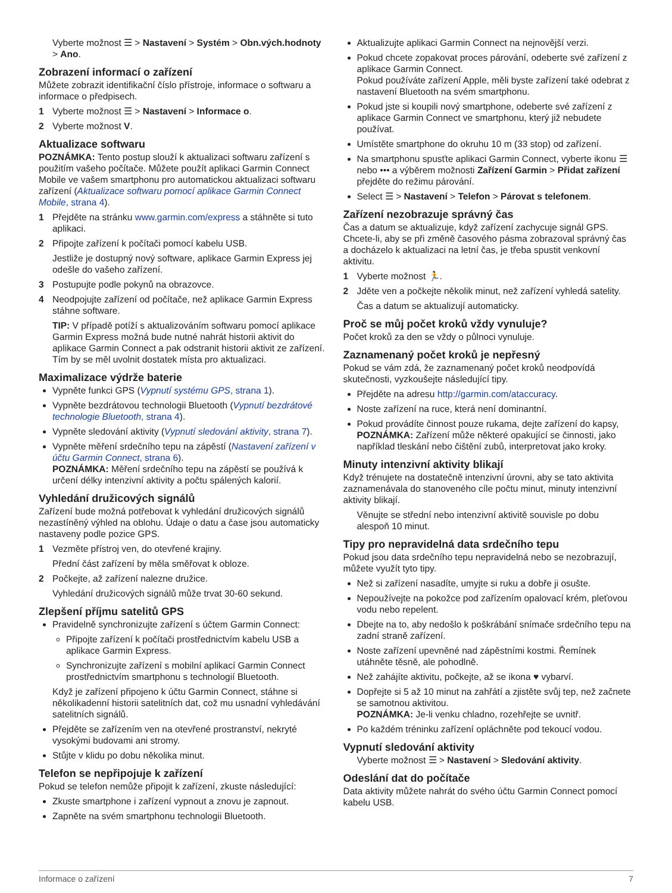Vyberte možnost ☰ > Nastavení > Systém > Obn.vých.hodnoty > Ano.
Zobrazení informací o zařízení
Můžete zobrazit identifikační číslo přístroje, informace o softwaru a informace o předpisech.
1 Vyberte možnost ☰ > Nastavení > Informace o.
2 Vyberte možnost V.
Aktualizace softwaru
POZNÁMKA: Tento postup slouží k aktualizaci softwaru zařízení s použitím vašeho počítače. Můžete použít aplikaci Garmin Connect Mobile ve vašem smartphonu pro automatickou aktualizaci softwaru zařízení (Aktualizace softwaru pomocí aplikace Garmin Connect Mobile, strana 4).
1 Přejděte na stránku www.garmin.com/express a stáhněte si tuto aplikaci.
2 Připojte zařízení k počítači pomocí kabelu USB.
Jestliže je dostupný nový software, aplikace Garmin Express jej odešle do vašeho zařízení.
3 Postupujte podle pokynů na obrazovce.
4 Neodpojujte zařízení od počítače, než aplikace Garmin Express stáhne software.
TIP: V případě potíží s aktualizováním softwaru pomocí aplikace Garmin Express možná bude nutné nahrát historii aktivit do aplikace Garmin Connect a pak odstranit historii aktivit ze zařízení. Tím by se měl uvolnit dostatek místa pro aktualizaci.
Maximalizace výdrže baterie
Vypněte funkci GPS (Vypnutí systému GPS, strana 1).
Vypněte bezdrátovou technologii Bluetooth (Vypnutí bezdrátové technologie Bluetooth, strana 4).
Vypněte sledování aktivity (Vypnutí sledování aktivity, strana 7).
Vypněte měření srdečního tepu na zápěstí (Nastavení zařízení v účtu Garmin Connect, strana 6).
POZNÁMKA: Měření srdečního tepu na zápěstí se používá k určení délky intenzivní aktivity a počtu spálených kalorií.
Vyhledání družicových signálů
Zařízení bude možná potřebovat k vyhledání družicových signálů nezastíněný výhled na oblohu. Údaje o datu a čase jsou automaticky nastaveny podle pozice GPS.
1 Vezměte přístroj ven, do otevřené krajiny.
Přední část zařízení by měla směřovat k obloze.
2 Počkejte, až zařízení nalezne družice.
Vyhledání družicových signálů může trvat 30-60 sekund.
Zlepšení příjmu satelitů GPS
Pravidelně synchronizujte zařízení s účtem Garmin Connect:
Připojte zařízení k počítači prostřednictvím kabelu USB a aplikace Garmin Express.
Synchronizujte zařízení s mobilní aplikací Garmin Connect prostřednictvím smartphonu s technologií Bluetooth.
Když je zařízení připojeno k účtu Garmin Connect, stáhne si několikadenní historii satelitních dat, což mu usnadní vyhledávání satelitních signálů.
Přejděte se zařízením ven na otevřené prostranství, nekryté vysokými budovami ani stromy.
Stůjte v klidu po dobu několika minut.
Telefon se nepřipojuje k zařízení
Pokud se telefon nemůže připojit k zařízení, zkuste následující:
Zkuste smartphone i zařízení vypnout a znovu je zapnout.
Zapněte na svém smartphonu technologii Bluetooth.
Aktualizujte aplikaci Garmin Connect na nejnovější verzi.
Pokud chcete zopakovat proces párování, odeberte své zařízení z aplikace Garmin Connect.
Pokud používáte zařízení Apple, měli byste zařízení také odebrat z nastavení Bluetooth na svém smartphonu.
Pokud jste si koupili nový smartphone, odeberte své zařízení z aplikace Garmin Connect ve smartphonu, který již nebudete používat.
Umístěte smartphone do okruhu 10 m (33 stop) od zařízení.
Na smartphonu spusťte aplikaci Garmin Connect, vyberte ikonu ☰ nebo ••• a výběrem možnosti Zařízení Garmin > Přidat zařízení přejděte do režimu párování.
Select ☰ > Nastavení > Telefon > Párovat s telefonem.
Zařízení nezobrazuje správný čas
Čas a datum se aktualizuje, když zařízení zachycuje signál GPS. Chcete-li, aby se při změně časového pásma zobrazoval správný čas a docházelo k aktualizaci na letní čas, je třeba spustit venkovní aktivitu.
1 Vyberte možnost 🏃.
2 Jděte ven a počkejte několik minut, než zařízení vyhledá satelity.
Čas a datum se aktualizují automaticky.
Proč se můj počet kroků vždy vynuluje?
Počet kroků za den se vždy o půlnoci vynuluje.
Zaznamenaný počet kroků je nepřesný
Pokud se vám zdá, že zaznamenaný počet kroků neodpovídá skutečnosti, vyzkoušejte následující tipy.
Přejděte na adresu http://garmin.com/ataccuracy.
Noste zařízení na ruce, která není dominantní.
Pokud provádíte činnost pouze rukama, dejte zařízení do kapsy,
POZNÁMKA: Zařízení může některé opakující se činnosti, jako například tleskání nebo čištění zubů, interpretovat jako kroky.
Minuty intenzivní aktivity blikají
Když trénujete na dostatečně intenzivní úrovni, aby se tato aktivita zaznamenávala do stanoveného cíle počtu minut, minuty intenzivní aktivity blikají.
Věnujte se střední nebo intenzivní aktivitě souvisle po dobu alespoň 10 minut.
Tipy pro nepravidelná data srdečního tepu
Pokud jsou data srdečního tepu nepravidelná nebo se nezobrazují, můžete využít tyto tipy.
Než si zařízení nasadíte, umyjte si ruku a dobře ji osušte.
Nepoužívejte na pokožce pod zařízením opalovací krém, pleťovou vodu nebo repelent.
Dbejte na to, aby nedošlo k poškrábání snímače srdečního tepu na zadní straně zařízení.
Noste zařízení upevněné nad zápěstními kostmi. Řemínek utáhněte těsně, ale pohodlně.
Než zahájíte aktivitu, počkejte, až se ikona ♥ vybarví.
Dopřejte si 5 až 10 minut na zahřátí a zjistěte svůj tep, než začnete se samotnou aktivitou.
POZNÁMKA: Je-li venku chladno, rozehřejte se uvnitř.
Po každém tréninku zařízení opláchněte pod tekoucí vodou.
Vypnutí sledování aktivity
Vyberte možnost ☰ > Nastavení > Sledování aktivity.
Odeslání dat do počítače
Data aktivity můžete nahrát do svého účtu Garmin Connect pomocí kabelu USB.
Informace o zařízení 7